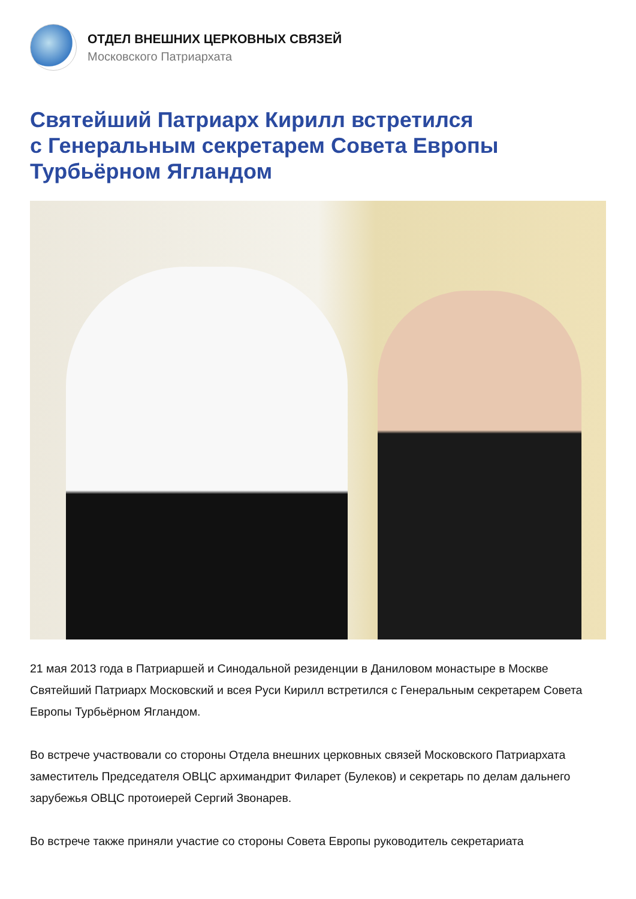ОТДЕЛ ВНЕШНИХ ЦЕРКОВНЫХ СВЯЗЕЙ
Московского Патриархата
Святейший Патриарх Кирилл встретился
с Генеральным секретарем Совета Европы
Турбьёрном Ягландом
21 мая 2013 года в Патриаршей и Синодальной резиденции в Даниловом монастыре в Москве Святейший Патриарх Московский и всея Руси Кирилл встретился с Генеральным секретарем Совета Европы Турбьёрном Ягландом.
Во встрече участвовали со стороны Отдела внешних церковных связей Московского Патриархата заместитель Председателя ОВЦС архимандрит Филарет (Булеков) и секретарь по делам дальнего зарубежья ОВЦС протоиерей Сергий Звонарев.
Во встрече также приняли участие со стороны Совета Европы руководитель секретариата